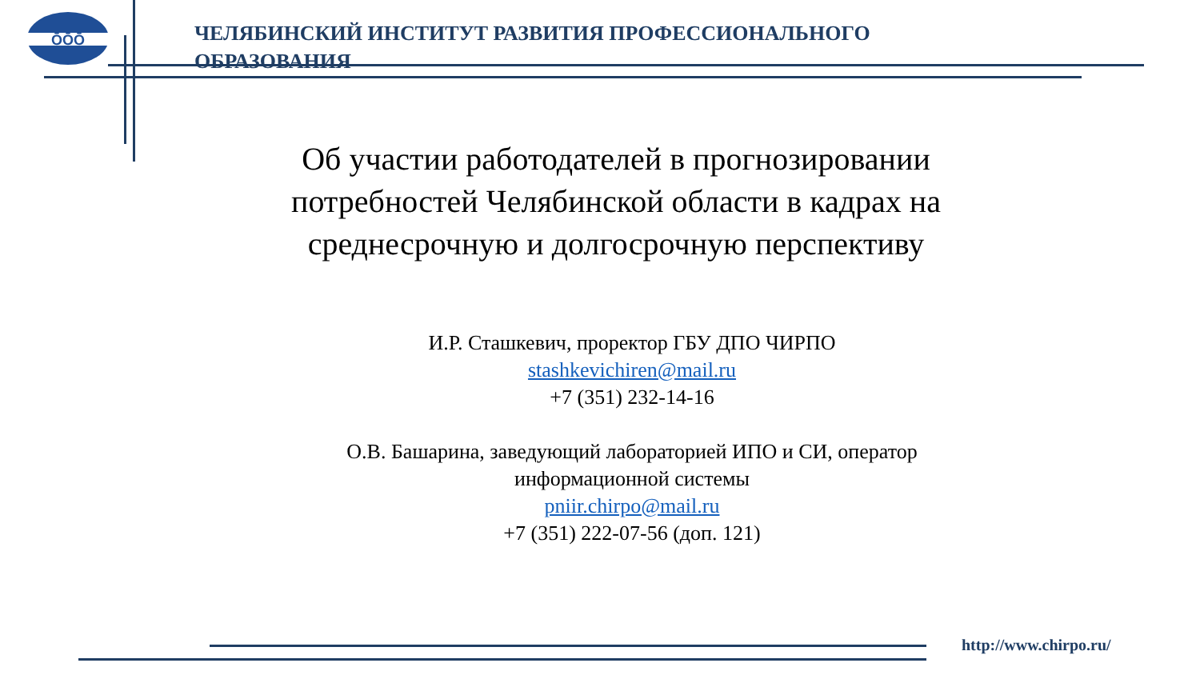ŌŌŌ
ЧЕЛЯБИНСКИЙ ИНСТИТУТ РАЗВИТИЯ ПРОФЕССИОНАЛЬНОГО ОБРАЗОВАНИЯ
Об участии работодателей в прогнозировании потребностей Челябинской области в кадрах на среднесрочную и долгосрочную перспективу
И.Р. Сташкевич, проректор ГБУ ДПО ЧИРПО
stashkevichiren@mail.ru
+7 (351) 232-14-16
О.В. Башарина, заведующий лабораторией ИПО и СИ, оператор информационной системы
pniir.chirpo@mail.ru
+7 (351) 222-07-56 (доп. 121)
http://www.chirpo.ru/